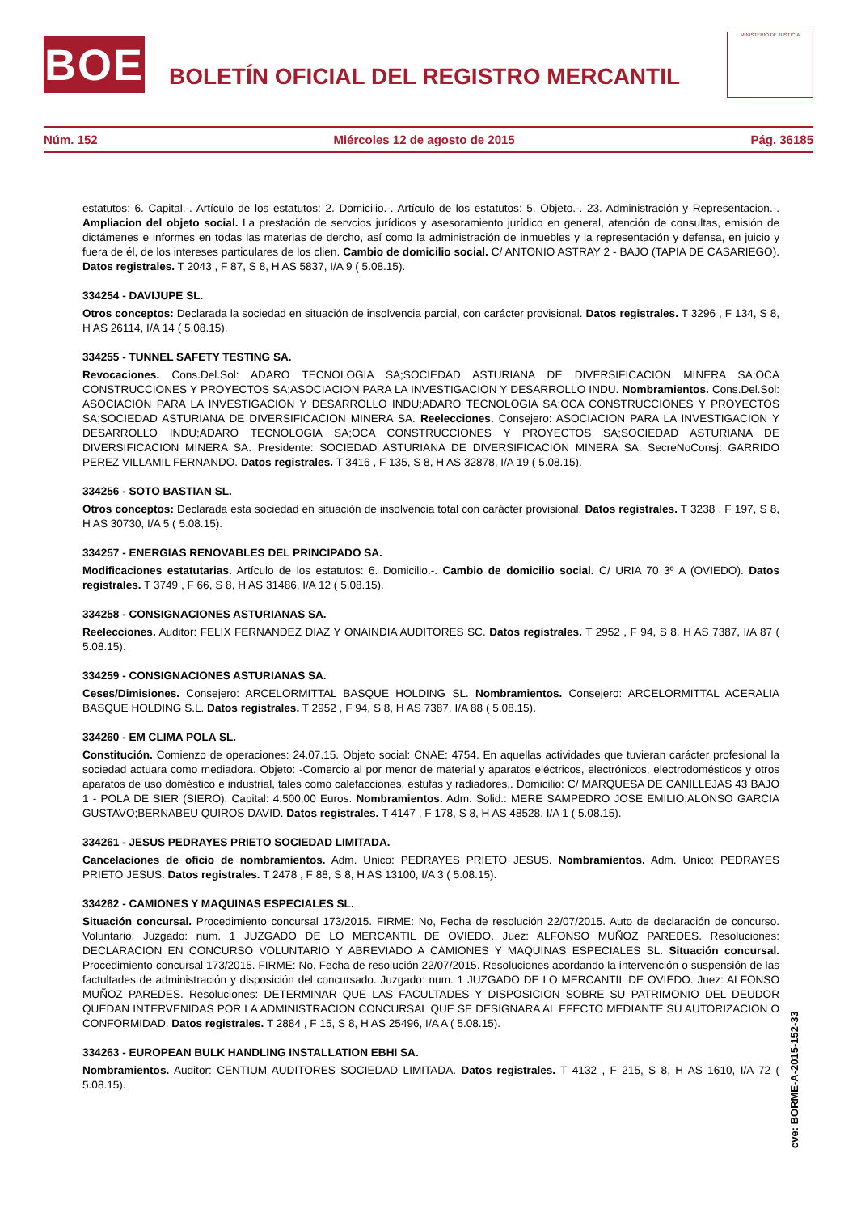BOE
BOLETÍN OFICIAL DEL REGISTRO MERCANTIL
MINISTERIO DE JUSTICIA
Núm. 152 Miércoles 12 de agosto de 2015 Pág. 36185
estatutos: 6. Capital.-. Artículo de los estatutos: 2. Domicilio.-. Artículo de los estatutos: 5. Objeto.-. 23. Administración y Representacion.-. Ampliacion del objeto social. La prestación de servcios jurídicos y asesoramiento jurídico en general, atención de consultas, emisión de dictámenes e informes en todas las materias de dercho, así como la administración de inmuebles y la representación y defensa, en juicio y fuera de él, de los intereses particulares de los clien. Cambio de domicilio social. C/ ANTONIO ASTRAY 2 - BAJO (TAPIA DE CASARIEGO). Datos registrales. T 2043 , F 87, S 8, H AS 5837, I/A 9 ( 5.08.15).
334254 - DAVIJUPE SL.
Otros conceptos: Declarada la sociedad en situación de insolvencia parcial, con carácter provisional. Datos registrales. T 3296 , F 134, S 8, H AS 26114, I/A 14 ( 5.08.15).
334255 - TUNNEL SAFETY TESTING SA.
Revocaciones. Cons.Del.Sol: ADARO TECNOLOGIA SA;SOCIEDAD ASTURIANA DE DIVERSIFICACION MINERA SA;OCA CONSTRUCCIONES Y PROYECTOS SA;ASOCIACION PARA LA INVESTIGACION Y DESARROLLO INDU. Nombramientos. Cons.Del.Sol: ASOCIACION PARA LA INVESTIGACION Y DESARROLLO INDU;ADARO TECNOLOGIA SA;OCA CONSTRUCCIONES Y PROYECTOS SA;SOCIEDAD ASTURIANA DE DIVERSIFICACION MINERA SA. Reelecciones. Consejero: ASOCIACION PARA LA INVESTIGACION Y DESARROLLO INDU;ADARO TECNOLOGIA SA;OCA CONSTRUCCIONES Y PROYECTOS SA;SOCIEDAD ASTURIANA DE DIVERSIFICACION MINERA SA. Presidente: SOCIEDAD ASTURIANA DE DIVERSIFICACION MINERA SA. SecreNoConsj: GARRIDO PEREZ VILLAMIL FERNANDO. Datos registrales. T 3416 , F 135, S 8, H AS 32878, I/A 19 ( 5.08.15).
334256 - SOTO BASTIAN SL.
Otros conceptos: Declarada esta sociedad en situación de insolvencia total con carácter provisional. Datos registrales. T 3238 , F 197, S 8, H AS 30730, I/A 5 ( 5.08.15).
334257 - ENERGIAS RENOVABLES DEL PRINCIPADO SA.
Modificaciones estatutarias. Artículo de los estatutos: 6. Domicilio.-. Cambio de domicilio social. C/ URIA 70 3º A (OVIEDO). Datos registrales. T 3749 , F 66, S 8, H AS 31486, I/A 12 ( 5.08.15).
334258 - CONSIGNACIONES ASTURIANAS SA.
Reelecciones. Auditor: FELIX FERNANDEZ DIAZ Y ONAINDIA AUDITORES SC. Datos registrales. T 2952 , F 94, S 8, H AS 7387, I/A 87 ( 5.08.15).
334259 - CONSIGNACIONES ASTURIANAS SA.
Ceses/Dimisiones. Consejero: ARCELORMITTAL BASQUE HOLDING SL. Nombramientos. Consejero: ARCELORMITTAL ACERALIA BASQUE HOLDING S.L. Datos registrales. T 2952 , F 94, S 8, H AS 7387, I/A 88 ( 5.08.15).
334260 - EM CLIMA POLA SL.
Constitución. Comienzo de operaciones: 24.07.15. Objeto social: CNAE: 4754. En aquellas actividades que tuvieran carácter profesional la sociedad actuara como mediadora. Objeto: -Comercio al por menor de material y aparatos eléctricos, electrónicos, electrodomésticos y otros aparatos de uso doméstico e industrial, tales como calefacciones, estufas y radiadores,. Domicilio: C/ MARQUESA DE CANILLEJAS 43 BAJO 1 - POLA DE SIER (SIERO). Capital: 4.500,00 Euros. Nombramientos. Adm. Solid.: MERE SAMPEDRO JOSE EMILIO;ALONSO GARCIA GUSTAVO;BERNABEU QUIROS DAVID. Datos registrales. T 4147 , F 178, S 8, H AS 48528, I/A 1 ( 5.08.15).
334261 - JESUS PEDRAYES PRIETO SOCIEDAD LIMITADA.
Cancelaciones de oficio de nombramientos. Adm. Unico: PEDRAYES PRIETO JESUS. Nombramientos. Adm. Unico: PEDRAYES PRIETO JESUS. Datos registrales. T 2478 , F 88, S 8, H AS 13100, I/A 3 ( 5.08.15).
334262 - CAMIONES Y MAQUINAS ESPECIALES SL.
Situación concursal. Procedimiento concursal 173/2015. FIRME: No, Fecha de resolución 22/07/2015. Auto de declaración de concurso. Voluntario. Juzgado: num. 1 JUZGADO DE LO MERCANTIL DE OVIEDO. Juez: ALFONSO MUÑOZ PAREDES. Resoluciones: DECLARACION EN CONCURSO VOLUNTARIO Y ABREVIADO A CAMIONES Y MAQUINAS ESPECIALES SL. Situación concursal. Procedimiento concursal 173/2015. FIRME: No, Fecha de resolución 22/07/2015. Resoluciones acordando la intervención o suspensión de las factultades de administración y disposición del concursado. Juzgado: num. 1 JUZGADO DE LO MERCANTIL DE OVIEDO. Juez: ALFONSO MUÑOZ PAREDES. Resoluciones: DETERMINAR QUE LAS FACULTADES Y DISPOSICION SOBRE SU PATRIMONIO DEL DEUDOR QUEDAN INTERVENIDAS POR LA ADMINISTRACION CONCURSAL QUE SE DESIGNARA AL EFECTO MEDIANTE SU AUTORIZACION O CONFORMIDAD. Datos registrales. T 2884 , F 15, S 8, H AS 25496, I/A A ( 5.08.15).
334263 - EUROPEAN BULK HANDLING INSTALLATION EBHI SA.
Nombramientos. Auditor: CENTIUM AUDITORES SOCIEDAD LIMITADA. Datos registrales. T 4132 , F 215, S 8, H AS 1610, I/A 72 ( 5.08.15).
cve: BORME-A-2015-152-33